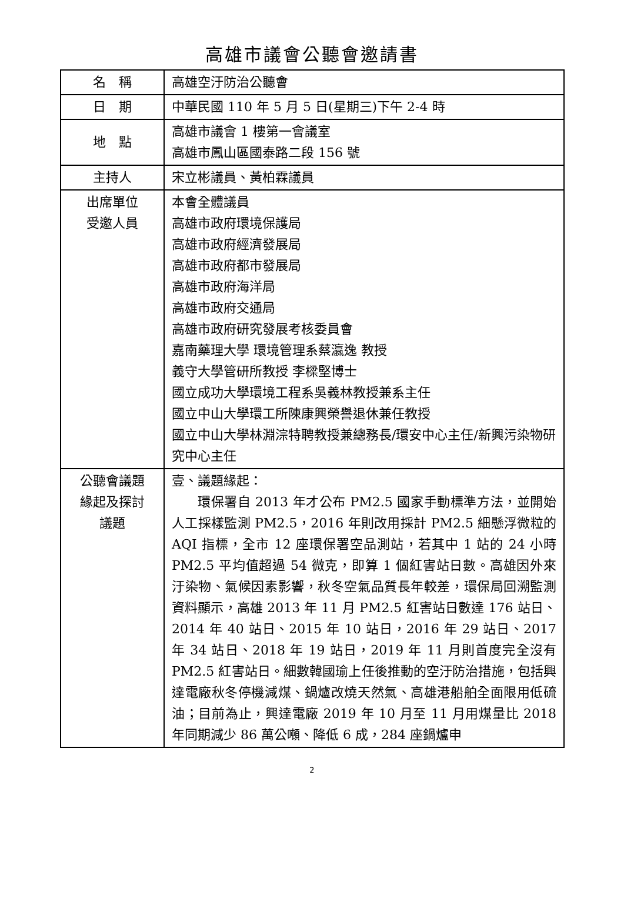高雄市議會公聽會邀請書
| 名 稱 | 高雄空汙防治公聽會 |
| 日 期 | 中華民國 110 年 5 月 5 日(星期三)下午 2-4 時 |
| 地 點 | 高雄市議會 1 樓第一會議室 高雄市鳳山區國泰路二段 156 號 |
| 主持人 | 宋立彬議員、黃柏霖議員 |
| 出席單位 受邀人員 | 本會全體議員 高雄市政府環境保護局 高雄市政府經濟發展局 高雄市政府都市發展局 高雄市政府海洋局 高雄市政府交通局 高雄市政府研究發展考核委員會 嘉南藥理大學 環境管理系蔡瀛逸 教授 義守大學管研所教授 李樑堅博士 國立成功大學環境工程系吳義林教授兼系主任 國立中山大學環工所陳康興榮譽退休兼任教授 國立中山大學林淵淙特聘教授兼總務長/環安中心主任/新興污染物研究中心主任 |
| 公聽會議題 緣起及探討 議題 | 壹、議題緣起： 環保署自 2013 年才公布 PM2.5 國家手動標準方法，並開始人工採樣監測 PM2.5，2016 年則改用採計 PM2.5 細懸浮微粒的 AQI 指標，全市 12 座環保署空品測站，若其中 1 站的 24 小時 PM2.5 平均值超過 54 微克，即算 1 個紅害站日數。高雄因外來汙染物、氣候因素影響，秋冬空氣品質長年較差，環保局回溯監測資料顯示，高雄 2013 年 11 月 PM2.5 紅害站日數達 176 站日、2014 年 40 站日、2015 年 10 站日，2016 年 29 站日、2017 年 34 站日、2018 年 19 站日，2019 年 11 月則首度完全沒有 PM2.5 紅害站日。細數韓國瑜上任後推動的空汙防治措施，包括興達電廠秋冬停機減煤、鍋爐改燒天然氣、高雄港船舶全面限用低硫油；目前為止，興達電廠 2019 年 10 月至 11 月用煤量比 2018 年同期減少 86 萬公噸、降低 6 成，284 座鍋爐申 |
2